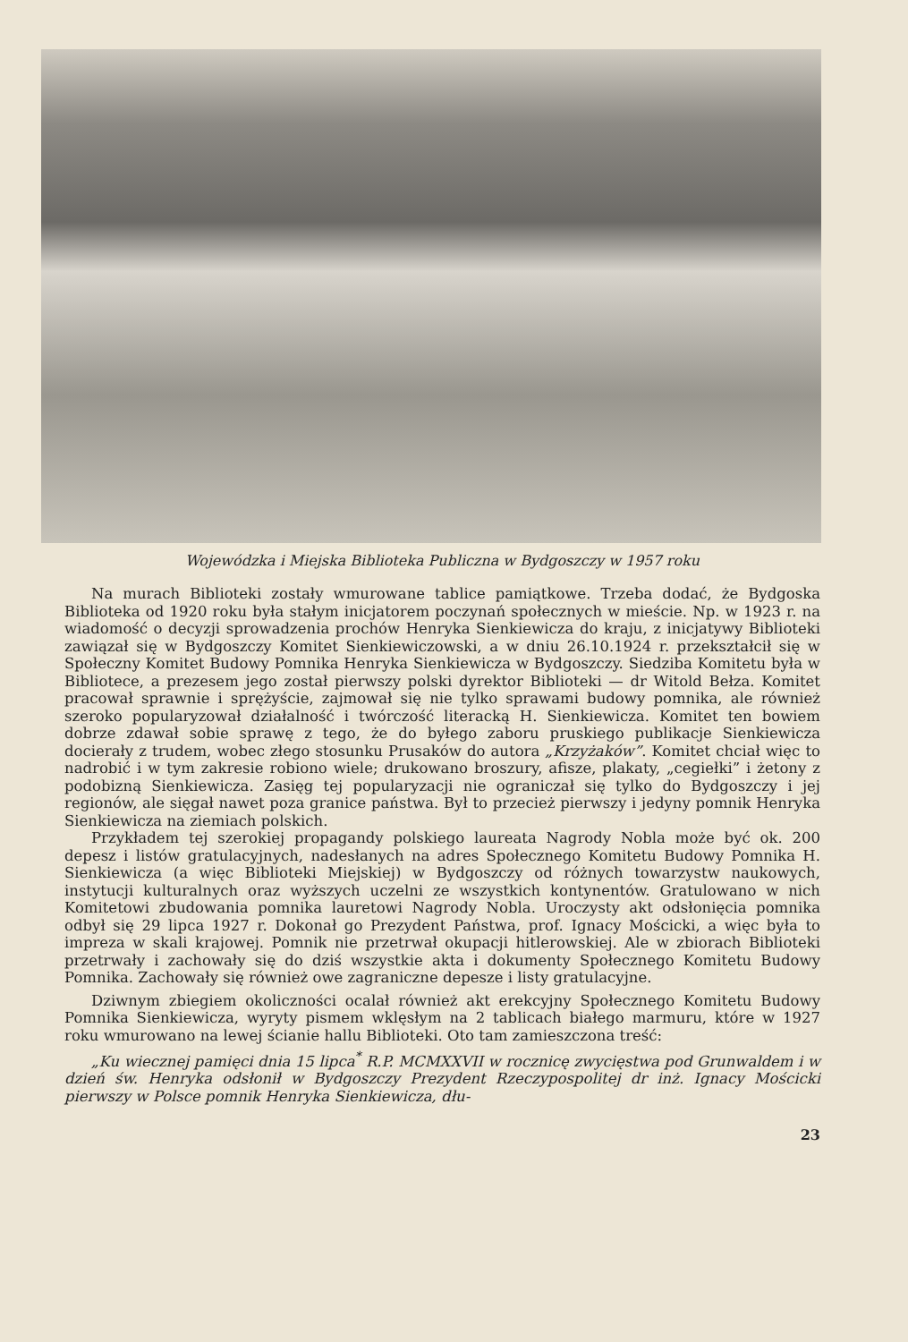Wojewódzka i Miejska Biblioteka Publiczna w Bydgoszczy w 1957 roku
Na murach Biblioteki zostały wmurowane tablice pamiątkowe. Trzeba dodać, że Bydgoska Biblioteka od 1920 roku była stałym inicjatorem poczynań społecznych w mieście. Np. w 1923 r. na wiadomość o decyzji sprowadzenia prochów Henryka Sienkiewicza do kraju, z inicjatywy Biblioteki zawiązał się w Bydgoszczy Komitet Sienkiewiczowski, a w dniu 26.10.1924 r. przekształcił się w Społeczny Komitet Budowy Pomnika Henryka Sienkiewicza w Bydgoszczy. Siedziba Komitetu była w Bibliotece, a prezesem jego został pierwszy polski dyrektor Biblioteki — dr Witold Bełza. Komitet pracował sprawnie i sprężyście, zajmował się nie tylko sprawami budowy pomnika, ale również szeroko popularyzował działalność i twórczość literacką H. Sienkiewicza. Komitet ten bowiem dobrze zdawał sobie sprawę z tego, że do byłego zaboru pruskiego publikacje Sienkiewicza docierały z trudem, wobec złego stosunku Prusaków do autora „Krzyżaków”. Komitet chciał więc to nadrobić i w tym zakresie robiono wiele; drukowano broszury, afisze, plakaty, „cegiełki” i żetony z podobizną Sienkiewicza. Zasięg tej popularyzacji nie ograniczał się tylko do Bydgoszczy i jej regionów, ale sięgał nawet poza granice państwa. Był to przecież pierwszy i jedyny pomnik Henryka Sienkiewicza na ziemiach polskich.
Przykładem tej szerokiej propagandy polskiego laureata Nagrody Nobla może być ok. 200 depesz i listów gratulacyjnych, nadesłanych na adres Społecznego Komitetu Budowy Pomnika H. Sienkiewicza (a więc Biblioteki Miejskiej) w Bydgoszczy od różnych towarzystw naukowych, instytucji kulturalnych oraz wyższych uczelni ze wszystkich kontynentów. Gratulowano w nich Komitetowi zbudowania pomnika lauretowi Nagrody Nobla. Uroczysty akt odsłonięcia pomnika odbył się 29 lipca 1927 r. Dokonał go Prezydent Państwa, prof. Ignacy Mościcki, a więc była to impreza w skali krajowej. Pomnik nie przetrwał okupacji hitlerowskiej. Ale w zbiorach Biblioteki przetrwały i zachowały się do dziś wszystkie akta i dokumenty Społecznego Komitetu Budowy Pomnika. Zachowały się również owe zagraniczne depesze i listy gratulacyjne.
Dziwnym zbiegiem okoliczności ocalał również akt erekcyjny Społecznego Komitetu Budowy Pomnika Sienkiewicza, wyryty pismem wklęsłym na 2 tablicach białego marmuru, które w 1927 roku wmurowano na lewej ścianie hallu Biblioteki. Oto tam zamieszczona treść:
„Ku wiecznej pamięci dnia 15 lipca<sup>*</sup> R.P. MCMXXVII w rocznicę zwycięstwa pod Grunwaldem i w dzień św. Henryka odsłonił w Bydgoszczy Prezydent Rzeczypospolitej dr inż. Ignacy Mościcki pierwszy w Polsce pomnik Henryka Sienkiewicza, dłu-
23